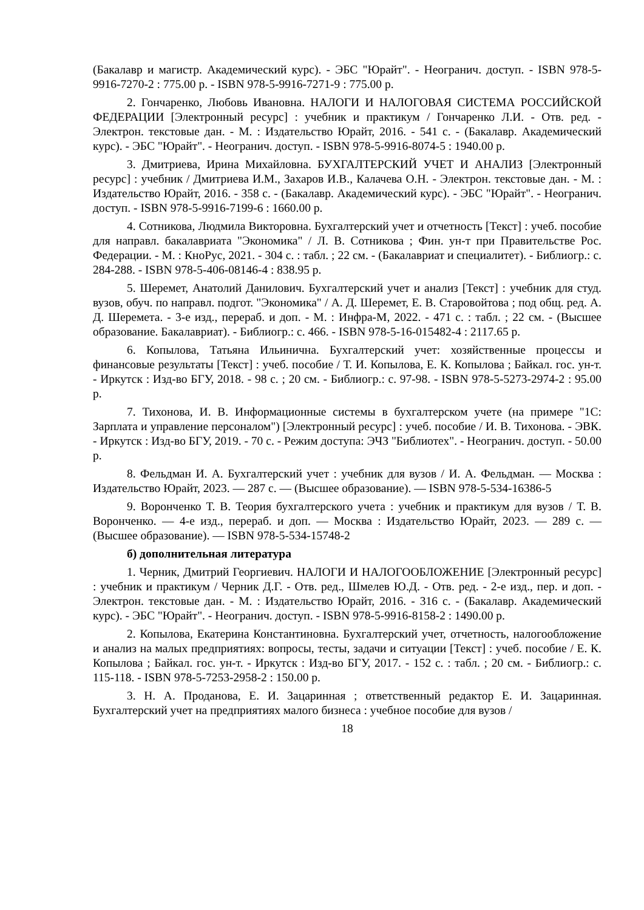(Бакалавр и магистр. Академический курс). - ЭБС "Юрайт". - Неогранич. доступ. - ISBN 978-5-9916-7270-2 : 775.00 р. - ISBN 978-5-9916-7271-9 : 775.00 р.
2. Гончаренко, Любовь Ивановна. НАЛОГИ И НАЛОГОВАЯ СИСТЕМА РОССИЙСКОЙ ФЕДЕРАЦИИ [Электронный ресурс] : учебник и практикум / Гончаренко Л.И. - Отв. ред. - Электрон. текстовые дан. - М. : Издательство Юрайт, 2016. - 541 с. - (Бакалавр. Академический курс). - ЭБС "Юрайт". - Неогранич. доступ. - ISBN 978-5-9916-8074-5 : 1940.00 р.
3. Дмитриева, Ирина Михайловна. БУХГАЛТЕРСКИЙ УЧЕТ И АНАЛИЗ [Электронный ресурс] : учебник / Дмитриева И.М., Захаров И.В., Калачева О.Н. - Электрон. текстовые дан. - М. : Издательство Юрайт, 2016. - 358 с. - (Бакалавр. Академический курс). - ЭБС "Юрайт". - Неогранич. доступ. - ISBN 978-5-9916-7199-6 : 1660.00 р.
4. Сотникова, Людмила Викторовна. Бухгалтерский учет и отчетность [Текст] : учеб. пособие для направл. бакалавриата "Экономика" / Л. В. Сотникова ; Фин. ун-т при Правительстве Рос. Федерации. - М. : КноРус, 2021. - 304 с. : табл. ; 22 см. - (Бакалавриат и специалитет). - Библиогр.: с. 284-288. - ISBN 978-5-406-08146-4 : 838.95 р.
5. Шеремет, Анатолий Данилович. Бухгалтерский учет и анализ [Текст] : учебник для студ. вузов, обуч. по направл. подгот. "Экономика" / А. Д. Шеремет, Е. В. Старовойтова ; под общ. ред. А. Д. Шеремета. - 3-е изд., перераб. и доп. - М. : Инфра-М, 2022. - 471 с. : табл. ; 22 см. - (Высшее образование. Бакалавриат). - Библиогр.: с. 466. - ISBN 978-5-16-015482-4 : 2117.65 р.
6. Копылова, Татьяна Ильинична. Бухгалтерский учет: хозяйственные процессы и финансовые результаты [Текст] : учеб. пособие / Т. И. Копылова, Е. К. Копылова ; Байкал. гос. ун-т. - Иркутск : Изд-во БГУ, 2018. - 98 с. ; 20 см. - Библиогр.: с. 97-98. - ISBN 978-5-5273-2974-2 : 95.00 р.
7. Тихонова, И. В. Информационные системы в бухгалтерском учете (на примере "1С: Зарплата и управление персоналом") [Электронный ресурс] : учеб. пособие / И. В. Тихонова. - ЭВК. - Иркутск : Изд-во БГУ, 2019. - 70 с. - Режим доступа: ЭЧЗ "Библиотех". - Неогранич. доступ. - 50.00 р.
8. Фельдман И. А. Бухгалтерский учет : учебник для вузов / И. А. Фельдман. — Москва : Издательство Юрайт, 2023. — 287 с. — (Высшее образование). — ISBN 978-5-534-16386-5
9. Воронченко Т. В. Теория бухгалтерского учета : учебник и практикум для вузов / Т. В. Воронченко. — 4-е изд., перераб. и доп. — Москва : Издательство Юрайт, 2023. — 289 с. — (Высшее образование). — ISBN 978-5-534-15748-2
б) дополнительная литература
1. Черник, Дмитрий Георгиевич. НАЛОГИ И НАЛОГООБЛОЖЕНИЕ [Электронный ресурс] : учебник и практикум / Черник Д.Г. - Отв. ред., Шмелев Ю.Д. - Отв. ред. - 2-е изд., пер. и доп. - Электрон. текстовые дан. - М. : Издательство Юрайт, 2016. - 316 с. - (Бакалавр. Академический курс). - ЭБС "Юрайт". - Неогранич. доступ. - ISBN 978-5-9916-8158-2 : 1490.00 р.
2. Копылова, Екатерина Константиновна. Бухгалтерский учет, отчетность, налогообложение и анализ на малых предприятиях: вопросы, тесты, задачи и ситуации [Текст] : учеб. пособие / Е. К. Копылова ; Байкал. гос. ун-т. - Иркутск : Изд-во БГУ, 2017. - 152 с. : табл. ; 20 см. - Библиогр.: с. 115-118. - ISBN 978-5-7253-2958-2 : 150.00 р.
3. Н. А. Проданова, Е. И. Зацаринная ; ответственный редактор Е. И. Зацаринная. Бухгалтерский учет на предприятиях малого бизнеса : учебное пособие для вузов /
18